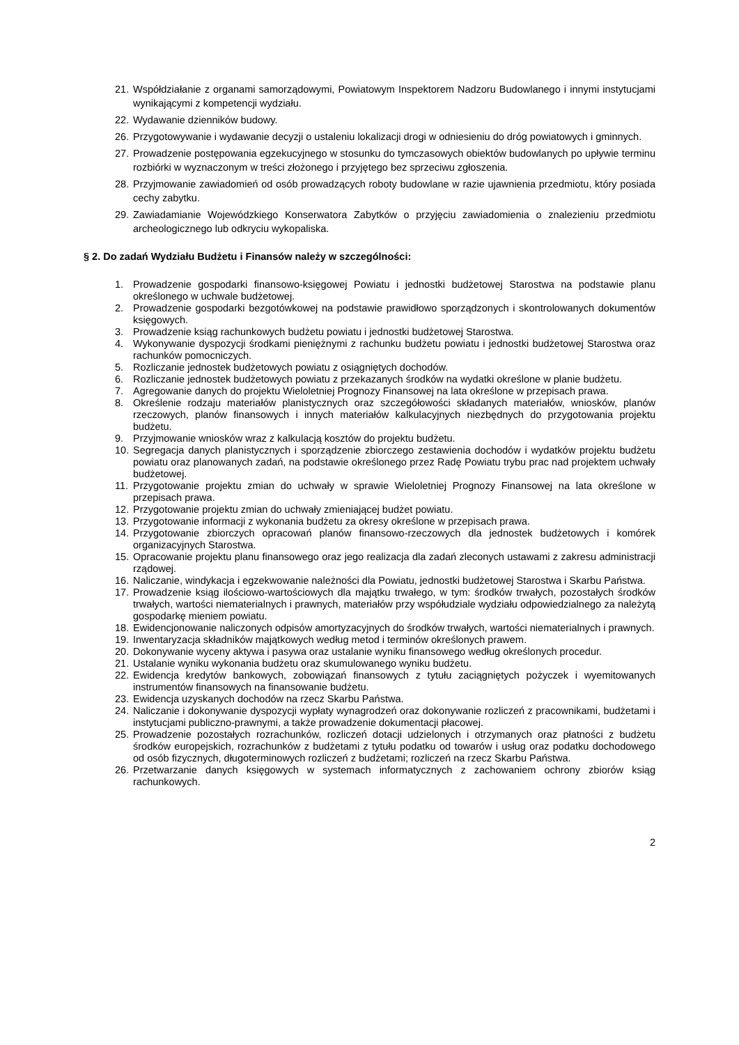21. Współdziałanie z organami samorządowymi, Powiatowym Inspektorem Nadzoru Budowlanego i innymi instytucjami wynikającymi z kompetencji wydziału.
22. Wydawanie dzienników budowy.
26. Przygotowywanie i wydawanie decyzji o ustaleniu lokalizacji drogi w odniesieniu do dróg powiatowych i gminnych.
27. Prowadzenie postępowania egzekucyjnego w stosunku do tymczasowych obiektów budowlanych po upływie terminu rozbiórki w wyznaczonym w treści złożonego i przyjętego bez sprzeciwu zgłoszenia.
28. Przyjmowanie zawiadomień od osób prowadzących roboty budowlane w razie ujawnienia przedmiotu, który posiada cechy zabytku.
29. Zawiadamianie Wojewódzkiego Konserwatora Zabytków o przyjęciu zawiadomienia o znalezieniu przedmiotu archeologicznego lub odkryciu wykopaliska.
§ 2. Do zadań Wydziału Budżetu i Finansów należy w szczególności:
1. Prowadzenie gospodarki finansowo-księgowej Powiatu i jednostki budżetowej Starostwa na podstawie planu określonego w uchwale budżetowej.
2. Prowadzenie gospodarki bezgotówkowej na podstawie prawidłowo sporządzonych i skontrolowanych dokumentów księgowych.
3. Prowadzenie ksiąg rachunkowych budżetu powiatu i jednostki budżetowej Starostwa.
4. Wykonywanie dyspozycji środkami pieniężnymi z rachunku budżetu powiatu i jednostki budżetowej Starostwa oraz rachunków pomocniczych.
5. Rozliczanie jednostek budżetowych powiatu z osiągniętych dochodów.
6. Rozliczanie jednostek budżetowych powiatu z przekazanych środków na wydatki określone w planie budżetu.
7. Agregowanie danych do projektu Wieloletniej Prognozy Finansowej na lata określone w przepisach prawa.
8. Określenie rodzaju materiałów planistycznych oraz szczegółowości składanych materiałów, wniosków, planów rzeczowych, planów finansowych i innych materiałów kalkulacyjnych niezbędnych do przygotowania projektu budżetu.
9. Przyjmowanie wniosków wraz z kalkulacją kosztów do projektu budżetu.
10. Segregacja danych planistycznych i sporządzenie zbiorczego zestawienia dochodów i wydatków projektu budżetu powiatu oraz planowanych zadań, na podstawie określonego przez Radę Powiatu trybu prac nad projektem uchwały budżetowej.
11. Przygotowanie projektu zmian do uchwały w sprawie Wieloletniej Prognozy Finansowej na lata określone w przepisach prawa.
12. Przygotowanie projektu zmian do uchwały zmieniającej budżet powiatu.
13. Przygotowanie informacji z wykonania budżetu za okresy określone w przepisach prawa.
14. Przygotowanie zbiorczych opracowań planów finansowo-rzeczowych dla jednostek budżetowych i komórek organizacyjnych Starostwa.
15. Opracowanie projektu planu finansowego oraz jego realizacja dla zadań zleconych ustawami z zakresu administracji rządowej.
16. Naliczanie, windykacja i egzekwowanie należności dla Powiatu, jednostki budżetowej Starostwa i Skarbu Państwa.
17. Prowadzenie ksiąg ilościowo-wartościowych dla majątku trwałego, w tym: środków trwałych, pozostałych środków trwałych, wartości niematerialnych i prawnych, materiałów przy współudziale wydziału odpowiedzialnego za należytą gospodarkę mieniem powiatu.
18. Ewidencjonowanie naliczonych odpisów amortyzacyjnych do środków trwałych, wartości niematerialnych i prawnych.
19. Inwentaryzacja składników majątkowych według metod i terminów określonych prawem.
20. Dokonywanie wyceny aktywa i pasywa oraz ustalanie wyniku finansowego według określonych procedur.
21. Ustalanie wyniku wykonania budżetu oraz skumulowanego wyniku budżetu.
22. Ewidencja kredytów bankowych, zobowiązań finansowych z tytułu zaciągniętych pożyczek i wyemitowanych instrumentów finansowych na finansowanie budżetu.
23. Ewidencja uzyskanych dochodów na rzecz Skarbu Państwa.
24. Naliczanie i dokonywanie dyspozycji wypłaty wynagrodzeń oraz dokonywanie rozliczeń z pracownikami, budżetami i instytucjami publiczno-prawnymi, a także prowadzenie dokumentacji płacowej.
25. Prowadzenie pozostałych rozrachunków, rozliczeń dotacji udzielonych i otrzymanych oraz płatności z budżetu środków europejskich, rozrachunków z budżetami z tytułu podatku od towarów i usług oraz podatku dochodowego od osób fizycznych, długoterminowych rozliczeń z budżetami; rozliczeń na rzecz Skarbu Państwa.
26. Przetwarzanie danych księgowych w systemach informatycznych z zachowaniem ochrony zbiorów ksiąg rachunkowych.
2